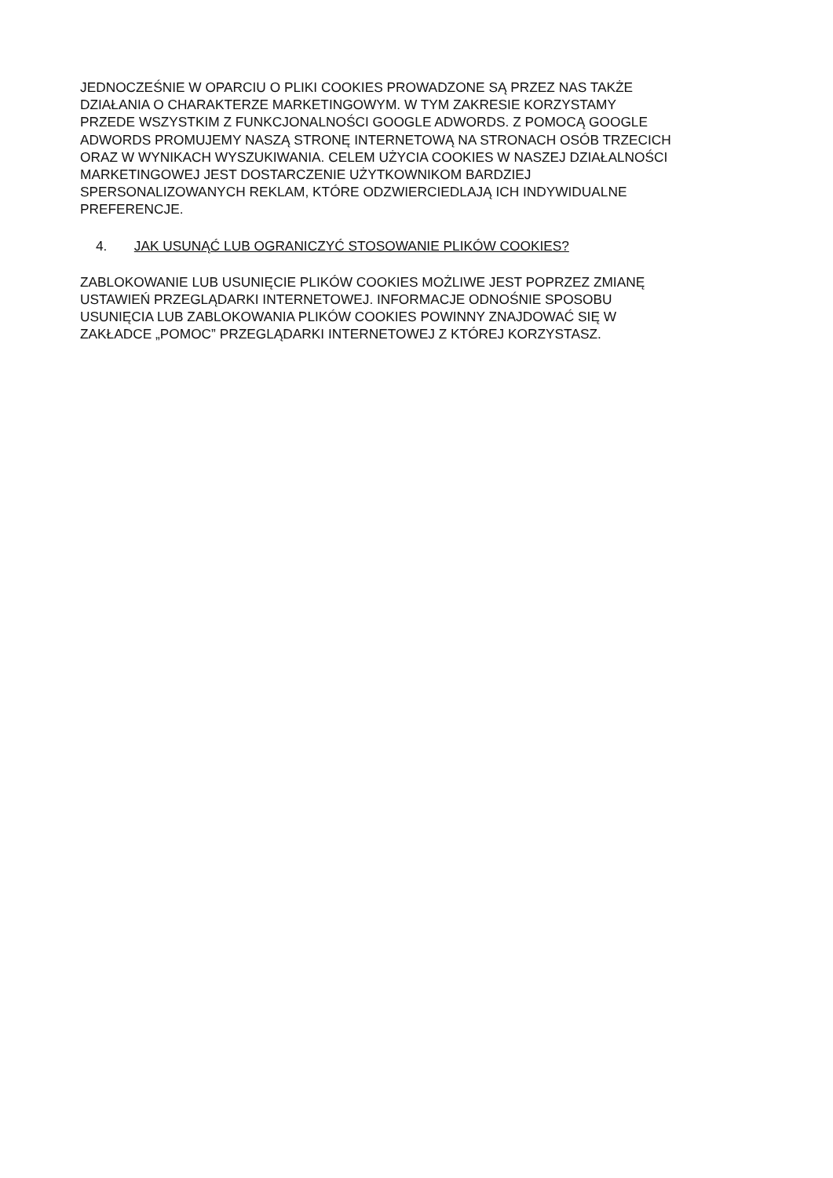JEDNOCZEŚNIE W OPARCIU O PLIKI COOKIES PROWADZONE SĄ PRZEZ NAS TAKŻE
DZIAŁANIA O CHARAKTERZE MARKETINGOWYM. W TYM ZAKRESIE KORZYSTAMY
PRZEDE WSZYSTKIM Z FUNKCJONALNOŚCI GOOGLE ADWORDS. Z POMOCĄ GOOGLE
ADWORDS PROMUJEMY NASZĄ STRONĘ INTERNETOWĄ NA STRONACH OSÓB TRZECICH
ORAZ W WYNIKACH WYSZUKIWANIA. CELEM UŻYCIA COOKIES W NASZEJ DZIAŁALNOŚCI
MARKETINGOWEJ JEST DOSTARCZENIE UŻYTKOWNIKOM BARDZIEJ
SPERSONALIZOWANYCH REKLAM, KTÓRE ODZWIERCIEDLAJĄ ICH INDYWIDUALNE
PREFERENCJE.
4. JAK USUNĄĆ LUB OGRANICZYĆ STOSOWANIE PLIKÓW COOKIES?
ZABLOKOWANIE LUB USUNIĘCIE PLIKÓW COOKIES MOŻLIWE JEST POPRZEZ ZMIANĘ
USTAWIEŃ PRZEGLĄDARKI INTERNETOWEJ. INFORMACJE ODNOŚNIE SPOSOBU
USUNIĘCIA LUB ZABLOKOWANIA PLIKÓW COOKIES POWINNY ZNAJDOWAĆ SIĘ W
ZAKŁADCE „POMOC” PRZEGLĄDARKI INTERNETOWEJ Z KTÓREJ KORZYSTASZ.